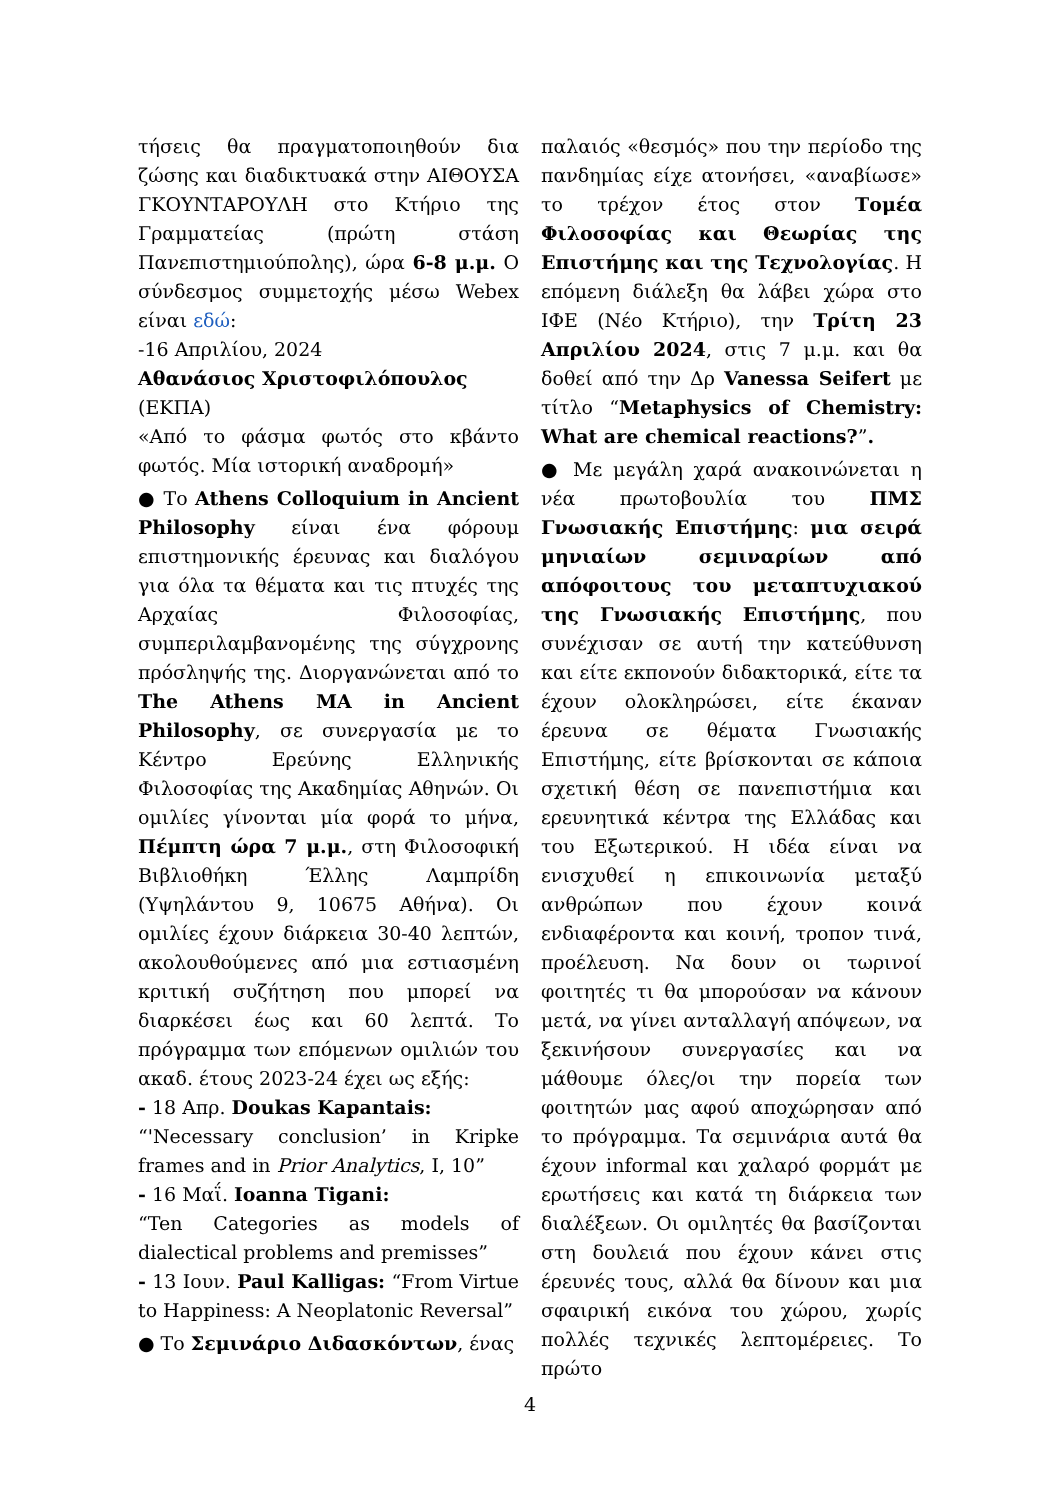τήσεις θα πραγματοποιηθούν δια ζώσης και διαδικτυακά στην ΑΙΘΟΥΣΑ ΓΚΟΥΝΤΑΡΟΥΛΗ στο Κτήριο της Γραμματείας (πρώτη στάση Πανεπιστημιούπολης), ώρα 6-8 μ.μ. Ο σύνδεσμος συμμετοχής μέσω Webex είναι εδώ:
-16 Απριλίου, 2024
Αθανάσιος Χριστοφιλόπουλος
(ΕΚΠΑ)
«Από το φάσμα φωτός στο κβάντο φωτός. Μία ιστορική αναδρομή»
● Το Athens Colloquium in Ancient Philosophy είναι ένα φόρουμ επιστημονικής έρευνας και διαλόγου για όλα τα θέματα και τις πτυχές της Αρχαίας Φιλοσοφίας, συμπεριλαμβανομένης της σύγχρονης πρόσληψής της. Διοργανώνεται από το The Athens MA in Ancient Philosophy, σε συνεργασία με το Κέντρο Ερεύνης Ελληνικής Φιλοσοφίας της Ακαδημίας Αθηνών. Οι ομιλίες γίνονται μία φορά το μήνα, Πέμπτη ώρα 7 μ.μ., στη Φιλοσοφική Βιβλιοθήκη Έλλης Λαμπρίδη (Υψηλάντου 9, 10675 Αθήνα). Οι ομιλίες έχουν διάρκεια 30-40 λεπτών, ακολουθούμενες από μια εστιασμένη κριτική συζήτηση που μπορεί να διαρκέσει έως και 60 λεπτά. Το πρόγραμμα των επόμενων ομιλιών του ακαδ. έτους 2023-24 έχει ως εξής:
- 18 Απρ. Doukas Kapantais:
“'Necessary conclusion’ in Kripke frames and in Prior Analytics, I, 10”
- 16 Μαΐ. Ioanna Tigani:
“Ten Categories as models of dialectical problems and premisses”
- 13 Ιουν. Paul Kalligas: “From Virtue to Happiness: A Neoplatonic Reversal”
● Το Σεμινάριο Διδασκόντων, ένας
παλαιός «θεσμός» που την περίοδο της πανδημίας είχε ατονήσει, «αναβίωσε» το τρέχον έτος στον Τομέα Φιλοσοφίας και Θεωρίας της Επιστήμης και της Τεχνολογίας. Η επόμενη διάλεξη θα λάβει χώρα στο ΙΦΕ (Νέο Κτήριο), την Τρίτη 23 Απριλίου 2024, στις 7 μ.μ. και θα δοθεί από την Δρ Vanessa Seifert με τίτλο “Metaphysics of Chemistry: What are chemical reactions?”.
● Με μεγάλη χαρά ανακοινώνεται η νέα πρωτοβουλία του ΠΜΣ Γνωσιακής Επιστήμης: μια σειρά μηνιαίων σεμιναρίων από απόφοιτους του μεταπτυχιακού της Γνωσιακής Επιστήμης, που συνέχισαν σε αυτή την κατεύθυνση και είτε εκπονούν διδακτορικά, είτε τα έχουν ολοκληρώσει, είτε έκαναν έρευνα σε θέματα Γνωσιακής Επιστήμης, είτε βρίσκονται σε κάποια σχετική θέση σε πανεπιστήμια και ερευνητικά κέντρα της Ελλάδας και του Εξωτερικού. Η ιδέα είναι να ενισχυθεί η επικοινωνία μεταξύ ανθρώπων που έχουν κοινά ενδιαφέροντα και κοινή, τροπον τινά, προέλευση. Να δουν οι τωρινοί φοιτητές τι θα μπορούσαν να κάνουν μετά, να γίνει ανταλλαγή απόψεων, να ξεκινήσουν συνεργασίες και να μάθουμε όλες/οι την πορεία των φοιτητών μας αφού αποχώρησαν από το πρόγραμμα. Τα σεμινάρια αυτά θα έχουν informal και χαλαρό φορμάτ με ερωτήσεις και κατά τη διάρκεια των διαλέξεων. Οι ομιλητές θα βασίζονται στη δουλειά που έχουν κάνει στις έρευνές τους, αλλά θα δίνουν και μια σφαιρική εικόνα του χώρου, χωρίς πολλές τεχνικές λεπτομέρειες. Το πρώτο
4